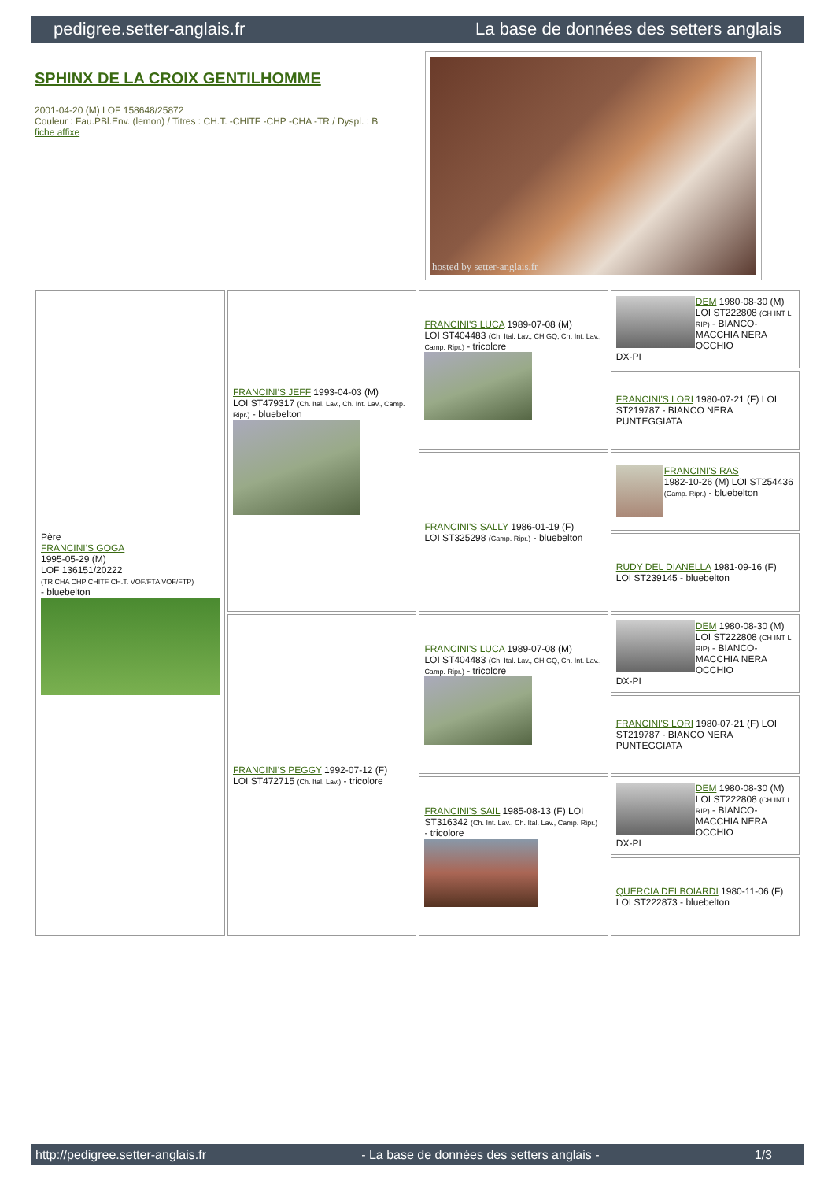pedigree.setter-anglais.fr La base de données des setters anglais
SPHINX DE LA CROIX GENTILHOMME
2001-04-20 (M) LOF 158648/25872
Couleur : Fau.PBl.Env. (lemon) / Titres : CH.T. -CHITF -CHP -CHA -TR / Dyspl. : B
fiche affixe
hosted by setter-anglais.fr
| Père FRANCINI'S GOGA 1995-05-29 (M) LOF 136151/20222 (TR CHA CHP CHITF CH.T. VOF/FTA VOF/FTP) - bluebelton | FRANCINI'S JEFF 1993-04-03 (M) LOI ST479317 (Ch. Ital. Lav., Ch. Int. Lav., Camp. Ripr.) - bluebelton | FRANCINI'S LUCA 1989-07-08 (M) LOI ST404483 (Ch. Ital. Lav., CH GQ, Ch. Int. Lav., Camp. Ripr.) - tricolore | DEM 1980-08-30 (M) LOI ST222808 (CH INT L RIP) - BIANCO-MACCHIA NERA OCCHIO DX-PI |
| | | | FRANCINI'S LORI 1980-07-21 (F) LOI ST219787 - BIANCO NERA PUNTEGGIATA |
| | | FRANCINI'S SALLY 1986-01-19 (F) LOI ST325298 (Camp. Ripr.) - bluebelton | FRANCINI'S RAS 1982-10-26 (M) LOI ST254436 (Camp. Ripr.) - bluebelton |
| | | | RUDY DEL DIANELLA 1981-09-16 (F) LOI ST239145 - bluebelton |
| | FRANCINI'S PEGGY 1992-07-12 (F) LOI ST472715 (Ch. Ital. Lav.) - tricolore | FRANCINI'S LUCA 1989-07-08 (M) LOI ST404483 (Ch. Ital. Lav., CH GQ, Ch. Int. Lav., Camp. Ripr.) - tricolore | DEM 1980-08-30 (M) LOI ST222808 (CH INT L RIP) - BIANCO-MACCHIA NERA OCCHIO DX-PI |
| | | | FRANCINI'S LORI 1980-07-21 (F) LOI ST219787 - BIANCO NERA PUNTEGGIATA |
| | | FRANCINI'S SAIL 1985-08-13 (F) LOI ST316342 (Ch. Int. Lav., Ch. Ital. Lav., Camp. Ripr.) - tricolore | DEM 1980-08-30 (M) LOI ST222808 (CH INT L RIP) - BIANCO-MACCHIA NERA OCCHIO DX-PI |
| | | | QUERCIA DEI BOIARDI 1980-11-06 (F) LOI ST222873 - bluebelton |
http://pedigree.setter-anglais.fr - La base de données des setters anglais - 1/3